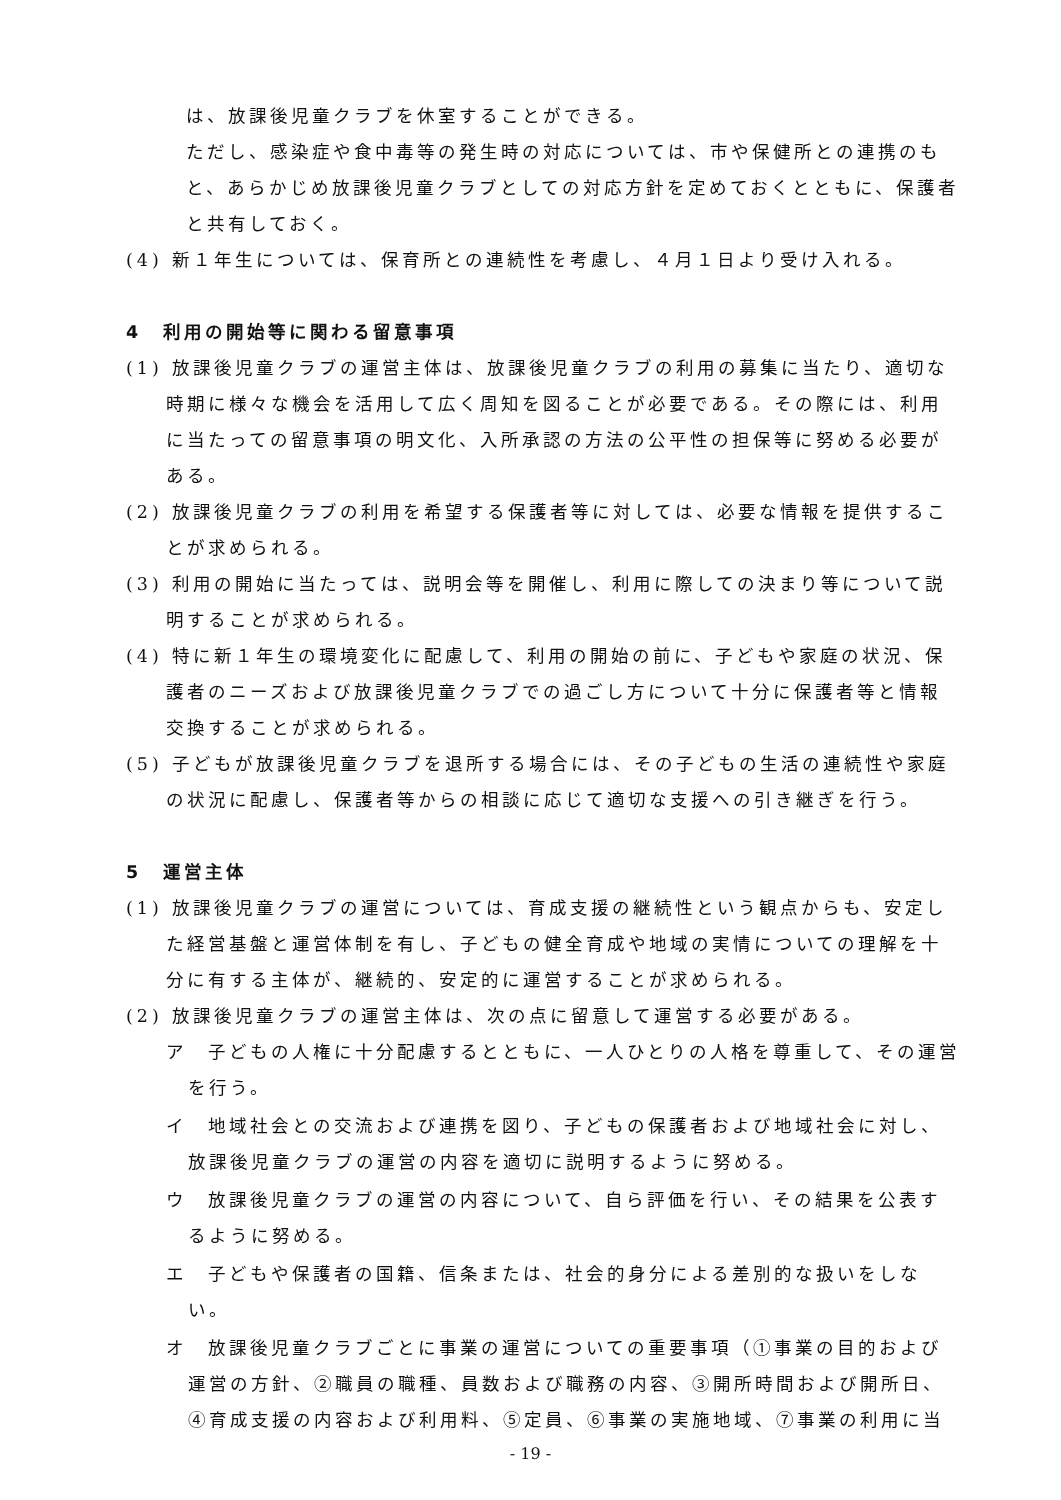は、放課後児童クラブを休室することができる。
ただし、感染症や食中毒等の発生時の対応については、市や保健所との連携のもと、あらかじめ放課後児童クラブとしての対応方針を定めておくとともに、保護者と共有しておく。
(4) 新１年生については、保育所との連続性を考慮し、４月１日より受け入れる。
4　利用の開始等に関わる留意事項
(1) 放課後児童クラブの運営主体は、放課後児童クラブの利用の募集に当たり、適切な時期に様々な機会を活用して広く周知を図ることが必要である。その際には、利用に当たっての留意事項の明文化、入所承認の方法の公平性の担保等に努める必要がある。
(2) 放課後児童クラブの利用を希望する保護者等に対しては、必要な情報を提供することが求められる。
(3) 利用の開始に当たっては、説明会等を開催し、利用に際しての決まり等について説明することが求められる。
(4) 特に新１年生の環境変化に配慮して、利用の開始の前に、子どもや家庭の状況、保護者のニーズおよび放課後児童クラブでの過ごし方について十分に保護者等と情報交換することが求められる。
(5) 子どもが放課後児童クラブを退所する場合には、その子どもの生活の連続性や家庭の状況に配慮し、保護者等からの相談に応じて適切な支援への引き継ぎを行う。
5　運営主体
(1) 放課後児童クラブの運営については、育成支援の継続性という観点からも、安定した経営基盤と運営体制を有し、子どもの健全育成や地域の実情についての理解を十分に有する主体が、継続的、安定的に運営することが求められる。
(2) 放課後児童クラブの運営主体は、次の点に留意して運営する必要がある。
ア　子どもの人権に十分配慮するとともに、一人ひとりの人格を尊重して、その運営を行う。
イ　地域社会との交流および連携を図り、子どもの保護者および地域社会に対し、放課後児童クラブの運営の内容を適切に説明するように努める。
ウ　放課後児童クラブの運営の内容について、自ら評価を行い、その結果を公表するように努める。
エ　子どもや保護者の国籍、信条または、社会的身分による差別的な扱いをしない。
オ　放課後児童クラブごとに事業の運営についての重要事項（①事業の目的および運営の方針、②職員の職種、員数および職務の内容、③開所時間および開所日、④育成支援の内容および利用料、⑤定員、⑥事業の実施地域、⑦事業の利用に当
- 19 -